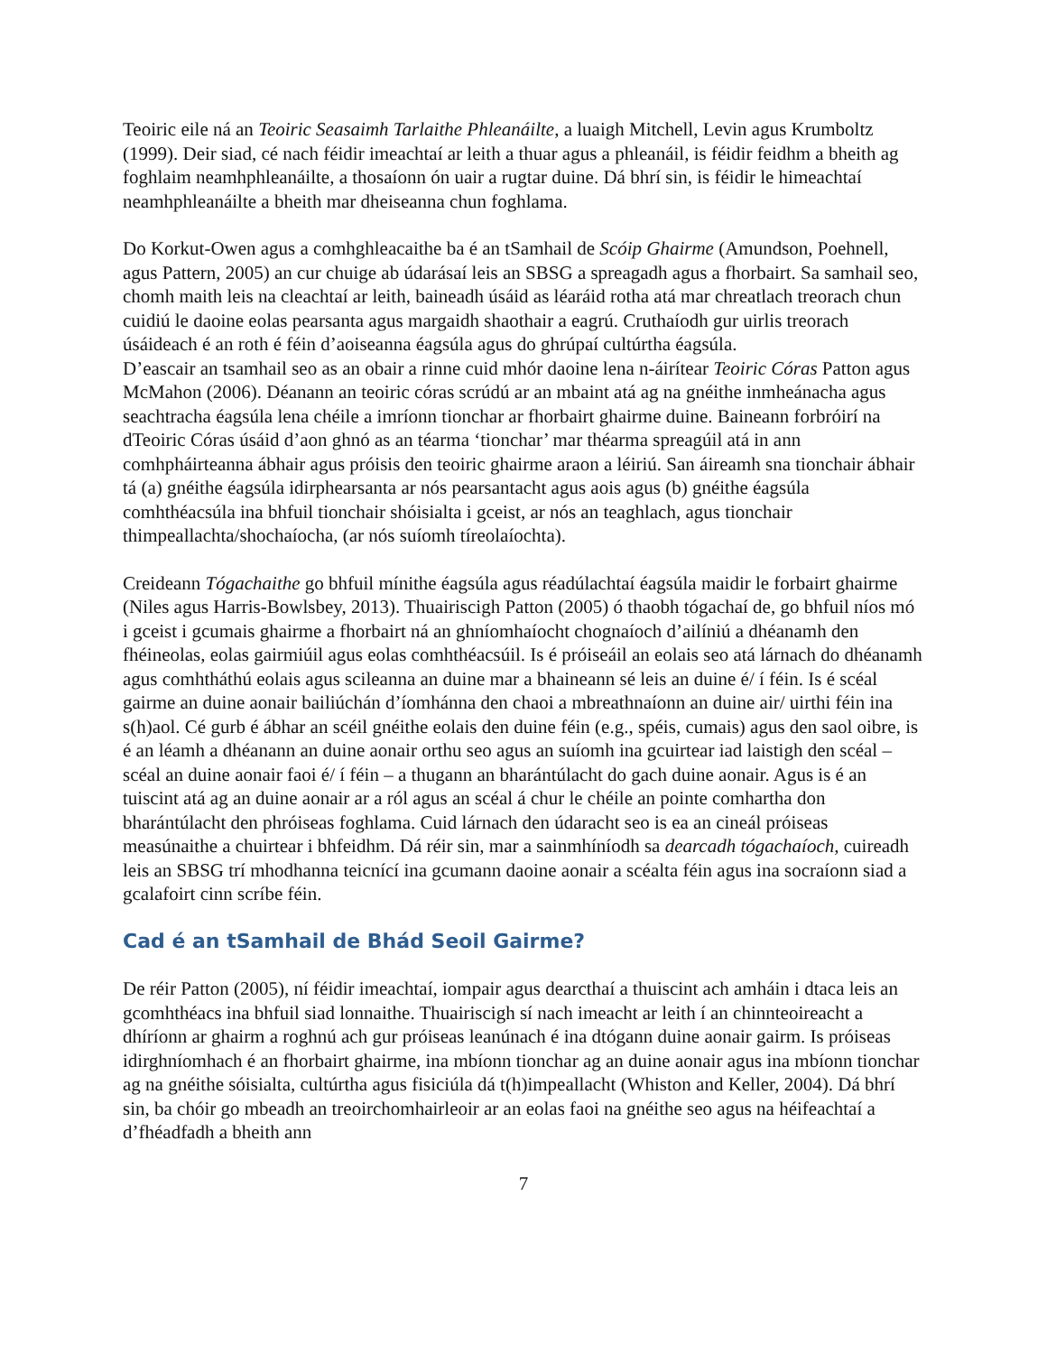Teoiric eile ná an Teoiric Seasaimh Tarlaithe Phleanáilte, a luaigh Mitchell, Levin agus Krumboltz (1999). Deir siad, cé nach féidir imeachtaí ar leith a thuar agus a phleanáil, is féidir feidhm a bheith ag foghlaim neamhphleanáilte, a thosaíonn ón uair a rugtar duine. Dá bhrí sin, is féidir le himeachtaí neamhphleanáilte a bheith mar dheiseanna chun foghlama.
Do Korkut-Owen agus a comhghleacaithe ba é an tSamhail de Scóip Ghairme (Amundson, Poehnell, agus Pattern, 2005) an cur chuige ab údarásaí leis an SBSG a spreagadh agus a fhorbairt. Sa samhail seo, chomh maith leis na cleachtaí ar leith, baineadh úsáid as léaráid rotha atá mar chreatlach treorach chun cuidiú le daoine eolas pearsanta agus margaidh shaothair a eagrú. Cruthaíodh gur uirlis treorach úsáideach é an roth é féin d’aoiseanna éagsúla agus do ghrúpaí cultúrtha éagsúla.
D’eascair an tsamhail seo as an obair a rinne cuid mhór daoine lena n-áirítear Teoiric Córas Patton agus McMahon (2006). Déanann an teoiric córas scrúdú ar an mbaint atá ag na gnéithe inmheánacha agus seachtracha éagsúla lena chéile a imríonn tionchar ar fhorbairt ghairme duine. Baineann forbróirí na dTeoiric Córas úsáid d’aon ghnó as an téarma ‘tionchar’ mar théarma spreagúil atá in ann comhpháirteanna ábhair agus próisis den teoiric ghairme araon a léiriú. San áireamh sna tionchair ábhair tá (a) gnéithe éagsúla idirphearsanta ar nós pearsantacht agus aois agus (b) gnéithe éagsúla comhthéacsúla ina bhfuil tionchair shóisialta i gceist, ar nós an teaghlach, agus tionchair thimpeallachta/shochaíocha, (ar nós suíomh tíreolaíochta).
Creideann Tógachaithe go bhfuil mínithe éagsúla agus réadúlachtaí éagsúla maidir le forbairt ghairme (Niles agus Harris-Bowlsbey, 2013). Thuairiscigh Patton (2005) ó thaobh tógachaí de, go bhfuil níos mó i gceist i gcumais ghairme a fhorbairt ná an ghníomhaíocht chognaíoch d’ailíniú a dhéanamh den fhéineolas, eolas gairmiúil agus eolas comhthéacsúil. Is é próiseáil an eolais seo atá lárnach do dhéanamh agus comhtháthú eolais agus scileanna an duine mar a bhaineann sé leis an duine é/ í féin. Is é scéal gairme an duine aonair bailiúchán d’íomhánna den chaoi a mbreathnaíonn an duine air/ uirthi féin ina s(h)aol. Cé gurb é ábhar an scéil gnéithe eolais den duine féin (e.g., spéis, cumais) agus den saol oibre, is é an léamh a dhéanann an duine aonair orthu seo agus an suíomh ina gcuirtear iad laistigh den scéal – scéal an duine aonair faoi é/ í féin – a thugann an bharántúlacht do gach duine aonair. Agus is é an tuiscint atá ag an duine aonair ar a ról agus an scéal á chur le chéile an pointe comhartha don bharántúlacht den phróiseas foghlama. Cuid lárnach den údaracht seo is ea an cineál próiseas measúnaithe a chuirtear i bhfeidhm. Dá réir sin, mar a sainmhíníodh sa dearcadh tógachaíoch, cuireadh leis an SBSG trí mhodhanna teicnící ina gcumann daoine aonair a scéalta féin agus ina socraíonn siad a gcalafoirt cinn scríbe féin.
Cad é an tSamhail de Bhád Seoil Gairme?
De réir Patton (2005), ní féidir imeachtaí, iompair agus dearcthaí a thuiscint ach amháin i dtaca leis an gcomhthéacs ina bhfuil siad lonnaithe. Thuairiscigh sí nach imeacht ar leith í an chinnteoireacht a dhíríonn ar ghairm a roghnú ach gur próiseas leanúnach é ina dtógann duine aonair gairm. Is próiseas idirghníomhach é an fhorbairt ghairme, ina mbíonn tionchar ag an duine aonair agus ina mbíonn tionchar ag na gnéithe sóisialta, cultúrtha agus fisiciúla dá t(h)impeallacht (Whiston and Keller, 2004). Dá bhrí sin, ba chóir go mbeadh an treoirchomhairleoir ar an eolas faoi na gnéithe seo agus na héifeachtaí a d’fhéadfadh a bheith ann
7